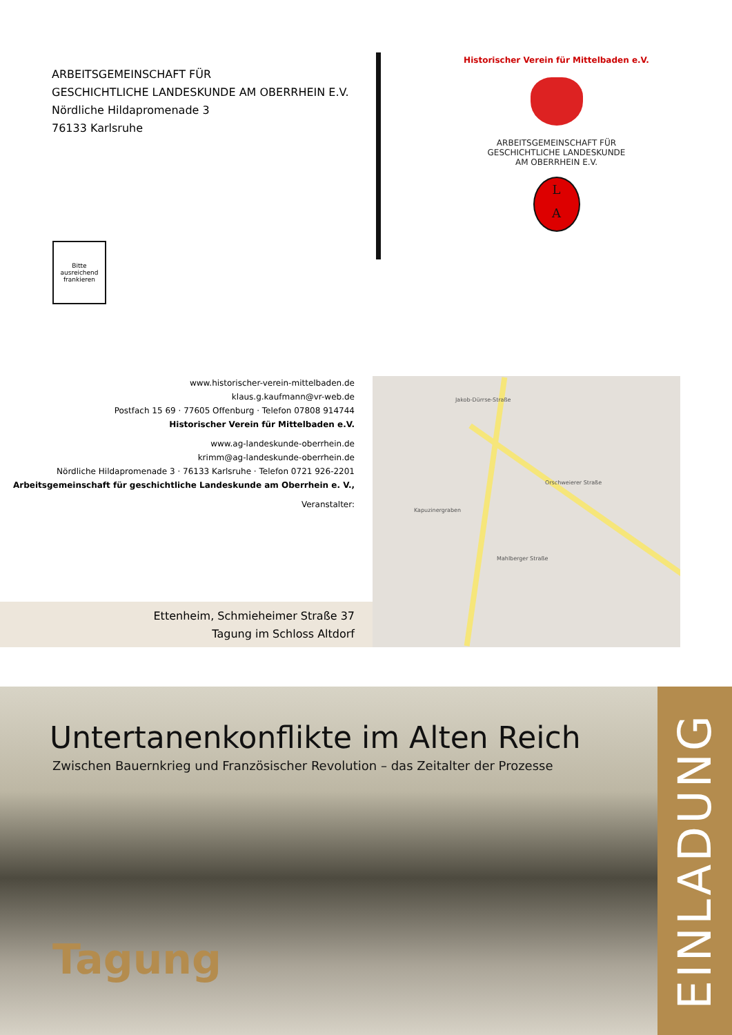ARBEITSGEMEINSCHAFT FÜR
GESCHICHTLICHE LANDESKUNDE AM OBERRHEIN E.V.
Nördliche Hildapromenade 3
76133 Karlsruhe
Historischer Verein für Mittelbaden e.V.
ARBEITSGEMEINSCHAFT FÜR
GESCHICHTLICHE LANDESKUNDE
AM OBERRHEIN E.V.
L
A
Bitte
ausreichend
frankieren
www.historischer-verein-mittelbaden.de
klaus.g.kaufmann@vr-web.de
Postfach 15 69 · 77605 Offenburg · Telefon 07808 914744
Historischer Verein für Mittelbaden e.V.
www.ag-landeskunde-oberrhein.de
krimm@ag-landeskunde-oberrhein.de
Nördliche Hildapromenade 3 · 76133 Karlsruhe · Telefon 0721 926-2201
Arbeitsgemeinschaft für geschichtliche Landeskunde am Oberrhein e. V.,
Veranstalter:
Ettenheim, Schmieheimer Straße 37
Tagung im Schloss Altdorf
Jakob-Dürrse-Straße
Orschweierer Straße
Mahlberger Straße
Kapuzinergraben
Untertanenkonflikte im Alten Reich
Zwischen Bauernkrieg und Französischer Revolution – das Zeitalter der Prozesse
Tagung
EINLADUNG